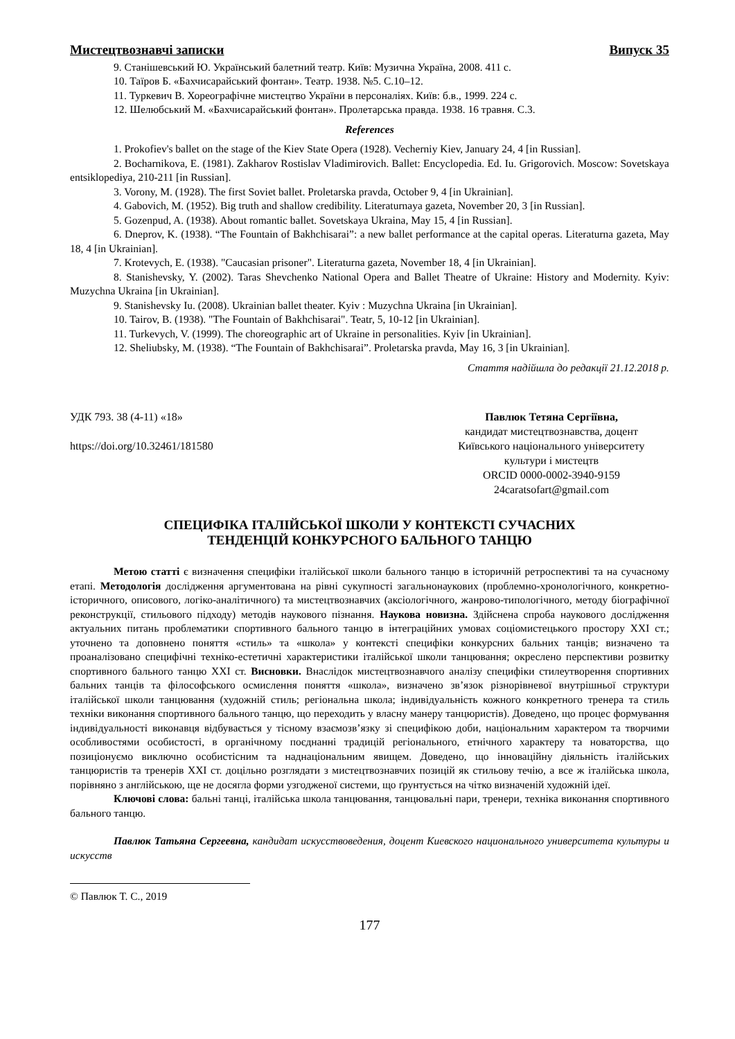Мистецтвознавчі записки Випуск 35
9. Станішевський Ю. Український балетний театр. Київ: Музична Україна, 2008. 411 с.
10. Таїров Б. «Бахчисарайський фонтан». Театр. 1938. №5. С.10–12.
11. Туркевич В. Хореографічне мистецтво України в персоналіях. Київ: б.в., 1999. 224 с.
12. Шелюбський М. «Бахчисарайський фонтан». Пролетарська правда. 1938. 16 травня. С.3.
References
1. Prokofiev's ballet on the stage of the Kiev State Opera (1928). Vecherniy Kiev, January 24, 4 [in Russian].
2. Bocharnikova, E. (1981). Zakharov Rostislav Vladimirovich. Ballet: Encyclopedia. Ed. Iu. Grigorovich. Moscow: Sovetskaya entsiklopediya, 210-211 [in Russian].
3. Vorony, M. (1928). The first Soviet ballet. Proletarska pravda, October 9, 4 [in Ukrainian].
4. Gabovich, M. (1952). Big truth and shallow credibility. Literaturnaya gazeta, November 20, 3 [in Russian].
5. Gozenpud, A. (1938). About romantic ballet. Sovetskaya Ukraina, May 15, 4 [in Russian].
6. Dneprov, K. (1938). “The Fountain of Bakhchisarai”: a new ballet performance at the capital operas. Literaturna gazeta, May 18, 4 [in Ukrainian].
7. Krotevych, E. (1938). "Caucasian prisoner". Literaturna gazeta, November 18, 4 [in Ukrainian].
8. Stanishevsky, Y. (2002). Taras Shevchenko National Opera and Ballet Theatre of Ukraine: History and Modernity. Kyiv: Muzychna Ukraina [in Ukrainian].
9. Stanishevsky Iu. (2008). Ukrainian ballet theater. Kyiv : Muzychna Ukraina [in Ukrainian].
10. Tairov, B. (1938). "The Fountain of Bakhchisarai". Teatr, 5, 10-12 [in Ukrainian].
11. Turkevych, V. (1999). The choreographic art of Ukraine in personalities. Kyiv [in Ukrainian].
12. Sheliubsky, M. (1938). “The Fountain of Bakhchisarai”. Proletarska pravda, May 16, 3 [in Ukrainian].
Стаття надійшла до редакції 21.12.2018 р.
УДК 793. 38 (4-11) «18»
https://doi.org/10.32461/181580
Павлюк Тетяна Сергіївна,
кандидат мистецтвознавства, доцент
Київського національного університету
культури і мистецтв
ORCID 0000-0002-3940-9159
24caratsofart@gmail.com
СПЕЦИФІКА ІТАЛІЙСЬКОЇ ШКОЛИ У КОНТЕКСТІ СУЧАСНИХ
ТЕНДЕНЦІЙ КОНКУРСНОГО БАЛЬНОГО ТАНЦЮ
Метою статті є визначення специфіки італійської школи бального танцю в історичній ретроспективі та на сучасному етапі. Методологія дослідження аргументована на рівні сукупності загальнонаукових (проблемно-хронологічного, конкретно-історичного, описового, логіко-аналітичного) та мистецтвознавчих (аксіологічного, жанрово-типологічного, методу біографічної реконструкції, стильового підходу) методів наукового пізнання. Наукова новизна. Здійснена спроба наукового дослідження актуальних питань проблематики спортивного бального танцю в інтеграційних умовах соціомистецького простору XXI ст.; уточнено та доповнено поняття «стиль» та «школа» у контексті специфіки конкурсних бальних танців; визначено та проаналізовано специфічні техніко-естетичні характеристики італійської школи танцювання; окреслено перспективи розвитку спортивного бального танцю XXI ст. Висновки. Внаслідок мистецтвознавчого аналізу специфіки стилеутворення спортивних бальних танців та філософського осмислення поняття «школа», визначено зв’язок різнорівневої внутрішньої структури італійської школи танцювання (художній стиль; регіональна школа; індивідуальність кожного конкретного тренера та стиль техніки виконання спортивного бального танцю, що переходить у власну манеру танцюристів). Доведено, що процес формування індивідуальності виконавця відбувається у тісному взаємозв’язку зі специфікою доби, національним характером та творчими особливостями особистості, в органічному поєднанні традицій регіонального, етнічного характеру та новаторства, що позиціонуємо виключно особистісним та наднаціональним явищем. Доведено, що інноваційну діяльність італійських танцюристів та тренерів XXI ст. доцільно розглядати з мистецтвознавчих позицій як стильову течію, а все ж італійська школа, порівняно з англійською, ще не досягла форми узгодженої системи, що ґрунтується на чітко визначеній художній ідеї.
Ключові слова: бальні танці, італійська школа танцювання, танцювальні пари, тренери, техніка виконання спортивного бального танцю.
Павлюк Татьяна Сергеевна, кандидат искусствоведения, доцент Киевского национального университета культуры и искусств
© Павлюк Т. С., 2019
177